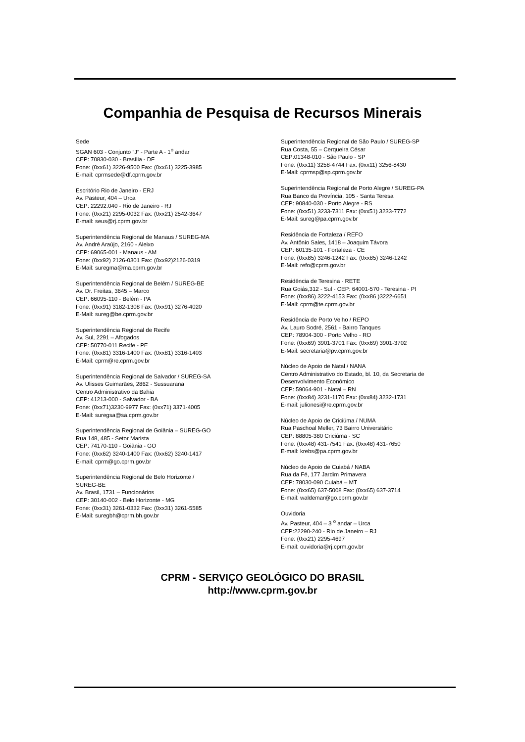Companhia de Pesquisa de Recursos Minerais
Sede
SGAN 603 - Conjunto “J” - Parte A - 1<sup>o</sup> andar
CEP: 70830-030 - Brasília - DF
Fone: (0xx61) 3226-9500 Fax: (0xx61) 3225-3985
E-mail: cprmsede@df.cprm.gov.br
Escritório Rio de Janeiro - ERJ
Av. Pasteur, 404 – Urca
CEP: 22292.040 - Rio de Janeiro - RJ
Fone: (0xx21) 2295-0032 Fax: (0xx21) 2542-3647
E-mail: seus@rj.cprm.gov.br
Superintendência Regional de Manaus / SUREG-MA
Av. André Araújo, 2160 - Aleixo
CEP: 69065-001 - Manaus - AM
Fone: (0xx92) 2126-0301 Fax: (0xx92)2126-0319
E-Mail: suregma@ma.cprm.gov.br
Superintendência Regional de Belém / SUREG-BE
Av. Dr. Freitas, 3645 – Marco
CEP: 66095-110 - Belém - PA
Fone: (0xx91) 3182-1308 Fax: (0xx91) 3276-4020
E-Mail: sureg@be.cprm.gov.br
Superintendência Regional de Recife
Av. Sul, 2291 – Afogados
CEP: 50770-011 Recife - PE
Fone: (0xx81) 3316-1400 Fax: (0xx81) 3316-1403
E-Mail: cprm@re.cprm.gov.br
Superintendência Regional de Salvador / SUREG-SA
Av. Ulisses Guimarães, 2862 - Sussuarana
Centro Administrativo da Bahia
CEP: 41213-000 - Salvador - BA
Fone: (0xx71)3230-9977 Fax: (0xx71) 3371-4005
E-Mail: suregsa@sa.cprm.gov.br
Superintendência Regional de Goiânia – SUREG-GO
Rua 148, 485 - Setor Marista
CEP: 74170-110 - Goiânia - GO
Fone: (0xx62) 3240-1400 Fax: (0xx62) 3240-1417
E-mail: cprm@go.cprm.gov.br
Superintendência Regional de Belo Horizonte /
SUREG-BE
Av. Brasil, 1731 – Funcionários
CEP: 30140-002 - Belo Horizonte - MG
Fone: (0xx31) 3261-0332 Fax: (0xx31) 3261-5585
E-Mail: suregbh@cprm.bh.gov.br
Superintendência Regional de São Paulo / SUREG-SP
Rua Costa, 55 – Cerqueira César
CEP:01348-010 - São Paulo - SP
Fone: (0xx11) 3258-4744 Fax: (0xx11) 3256-8430
E-Mail: cprmsp@sp.cprm.gov.br
Superintendência Regional de Porto Alegre / SUREG-PA
Rua Banco da Província, 105 - Santa Teresa
CEP: 90840-030 - Porto Alegre - RS
Fone: (0xx51) 3233-7311 Fax: (0xx51) 3233-7772
E-Mail: sureg@pa.cprm.gov.br
Residência de Fortaleza / REFO
Av. Antônio Sales, 1418 – Joaquim Távora
CEP: 60135-101 - Fortaleza - CE
Fone: (0xx85) 3246-1242 Fax: (0xx85) 3246-1242
E-Mail: refo@cprm.gov.br
Residência de Teresina - RETE
Rua Goiás,312 - Sul - CEP: 64001-570 - Teresina - PI
Fone: (0xx86) 3222-4153 Fax: (0xx86 )3222-6651
E-Mail: cprm@te.cprm.gov.br
Residência de Porto Velho / REPO
Av. Lauro Sodré, 2561 - Bairro Tanques
CEP: 78904-300 - Porto Velho - RO
Fone: (0xx69) 3901-3701 Fax: (0xx69) 3901-3702
E-Mail: secretaria@pv.cprm.gov.br
Núcleo de Apoio de Natal / NANA
Centro Administrativo do Estado, bl. 10, da Secretaria de Desenvolvimento Econômico
CEP: 59064-901 - Natal – RN
Fone: (0xx84) 3231-1170 Fax: (0xx84) 3232-1731
E-mail: julionesi@re.cprm.gov.br
Núcleo de Apoio de Criciúma / NUMA
Rua Paschoal Meller, 73 Bairro Universitário
CEP: 88805-380 Criciúma - SC
Fone: (0xx48) 431-7541 Fax: (0xx48) 431-7650
E-mail: krebs@pa.cprm.gov.br
Núcleo de Apoio de Cuiabá / NABA
Rua da Fé, 177 Jardim Primavera
CEP: 78030-090 Cuiabá – MT
Fone: (0xx65) 637-5008 Fax: (0xx65) 637-3714
E-mail: waldemar@go.cprm.gov.br
Ouvidoria
Av. Pasteur, 404 – 3 <sup>o</sup> andar – Urca
CEP:22290-240 - Rio de Janeiro – RJ
Fone: (0xx21) 2295-4697
E-mail: ouvidoria@rj.cprm.gov.br
CPRM - SERVIÇO GEOLÓGICO DO BRASIL
http://www.cprm.gov.br